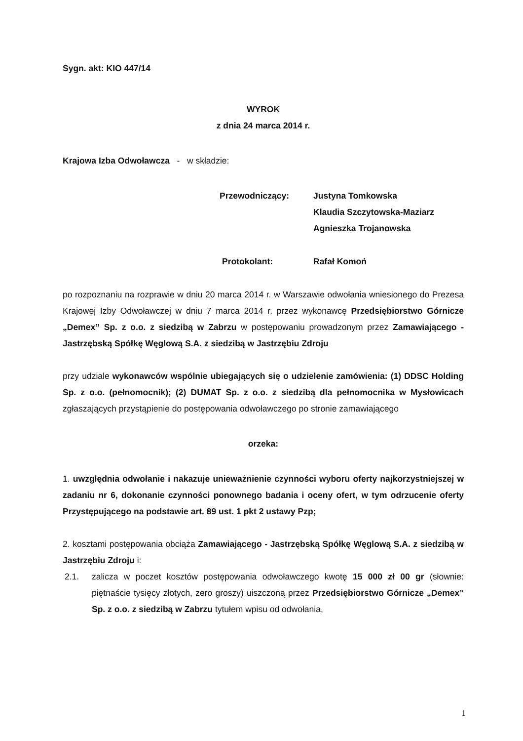Sygn. akt: KIO 447/14
WYROK
z dnia 24 marca 2014 r.
Krajowa Izba Odwoławcza - w składzie:
Przewodniczący: Justyna Tomkowska
Klaudia Szczytowska-Maziarz
Agnieszka Trojanowska
Protokolant: Rafał Komoń
po rozpoznaniu na rozprawie w dniu 20 marca 2014 r. w Warszawie odwołania wniesionego do Prezesa Krajowej Izby Odwoławczej w dniu 7 marca 2014 r. przez wykonawcę Przedsiębiorstwo Górnicze „Demex” Sp. z o.o. z siedzibą w Zabrzu w postępowaniu prowadzonym przez Zamawiającego - Jastrzębską Spółkę Węglową S.A. z siedzibą w Jastrzębiu Zdroju
przy udziale wykonawców wspólnie ubiegających się o udzielenie zamówienia: (1) DDSC Holding Sp. z o.o. (pełnomocnik); (2) DUMAT Sp. z o.o. z siedzibą dla pełnomocnika w Mysłowicach zgłaszających przystąpienie do postępowania odwoławczego po stronie zamawiającego
orzeka:
1. uwzględnia odwołanie i nakazuje unieważnienie czynności wyboru oferty najkorzystniejszej w zadaniu nr 6, dokonanie czynności ponownego badania i oceny ofert, w tym odrzucenie oferty Przystępującego na podstawie art. 89 ust. 1 pkt 2 ustawy Pzp;
2. kosztami postępowania obciąża Zamawiającego - Jastrzębską Spółkę Węglową S.A. z siedzibą w Jastrzębiu Zdroju i:
2.1. zalicza w poczet kosztów postępowania odwoławczego kwotę 15 000 zł 00 gr (słownie: piętnaście tysięcy złotych, zero groszy) uiszczoną przez Przedsiębiorstwo Górnicze „Demex” Sp. z o.o. z siedzibą w Zabrzu tytułem wpisu od odwołania,
1